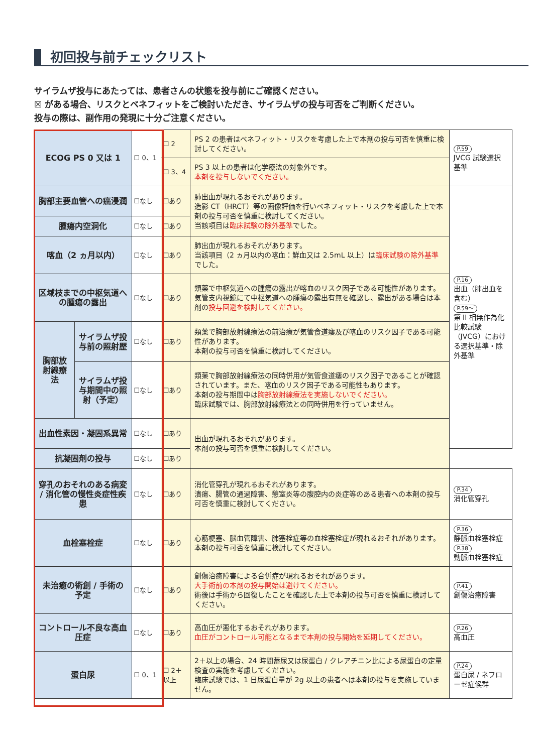初回投与前チェックリスト
サイラムザ投与にあたっては、患者さんの状態を投与前にご確認ください。
☒ がある場合、リスクとベネフィットをご検討いただき、サイラムザの投与可否をご判断ください。
投与の際は、副作用の発現に十分ご注意ください。
| ECOG PS 0 又は 1 | | ☐ 0、1 | ☐ 2 | PS 2 の患者はベネフィット・リスクを考慮した上で本剤の投与可否を慎重に検討してください。 | P.59 JVCG 試験選択基準 |
| | | | ☐ 3、4 | PS 3 以上の患者は化学療法の対象外です。 本剤を投与しないでください。 | |
| 胸部主要血管への癌浸潤 | | ☐なし | ☐あり | 肺出血が現れるおそれがあります。 造影 CT（HRCT）等の画像評価を行いベネフィット・リスクを考慮した上で本剤の投与可否を慎重に検討してください。 当該項目は 臨床試験の除外基準 でした。 | P.16 出血（肺出血を含む） P.59～ 第 II 相無作為化比較試験（JVCG）における選択基準・除外基準 |
| 腫瘍内空洞化 | | ☐なし | ☐あり | | |
| 喀血（2 ヵ月以内） | | ☐なし | ☐あり | 肺出血が現れるおそれがあります。 当該項目（2 ヵ月以内の喀血：鮮血又は 2.5mL 以上）は 臨床試験の除外基準 でした。 | |
| 区域枝までの中枢気道への腫瘍の露出 | | ☐なし | ☐あり | 類薬で中枢気道への腫瘍の露出が喀血のリスク因子である可能性があります。 気管支内視鏡にて中枢気道への腫瘍の露出有無を確認し、露出がある場合は本剤の 投与回避を検討してください。 | |
| 胸部放射線療法 | サイラムザ投与前の照射歴 | ☐なし | ☐あり | 類薬で胸部放射線療法の前治療が気管食道瘻及び喀血のリスク因子である可能性があります。 本剤の投与可否を慎重に検討してください。 | |
| | サイラムザ投与期間中の照射（予定） | ☐なし | ☐あり | 類薬で胸部放射線療法の同時併用が気管食道瘻のリスク因子であることが確認されています。また、喀血のリスク因子である可能性もあります。 本剤の投与期間中は 胸部放射線療法を実施しないでください。 臨床試験では、胸部放射線療法との同時併用を行っていません。 | |
| 出血性素因・凝固系異常 | | ☐なし | ☐あり | 出血が現れるおそれがあります。 本剤の投与可否を慎重に検討してください。 | |
| 抗凝固剤の投与 | | ☐なし | ☐あり | | |
| 穿孔のおそれのある病変 / 消化管の慢性炎症性疾患 | | ☐なし | ☐あり | 消化管穿孔が現れるおそれがあります。 潰瘍、腸管の通過障害、憩室炎等の腹腔内の炎症等のある患者への本剤の投与可否を慎重に検討してください。 | P.34 消化管穿孔 |
| 血栓塞栓症 | | ☐なし | ☐あり | 心筋梗塞、脳血管障害、肺塞栓症等の血栓塞栓症が現れるおそれがあります。 本剤の投与可否を慎重に検討してください。 | P.36 静脈血栓塞栓症 P.38 動脈血栓塞栓症 |
| 未治癒の術創 / 手術の予定 | | ☐なし | ☐あり | 創傷治癒障害による合併症が現れるおそれがあります。 大手術前の本剤の投与開始は避けてください。 術後は手術から回復したことを確認した上で本剤の投与可否を慎重に検討してください。 | P.41 創傷治癒障害 |
| コントロール不良な高血圧症 | | ☐なし | ☐あり | 高血圧が悪化するおそれがあります。 血圧がコントロール可能となるまで本剤の投与開始を延期してください。 | P.26 高血圧 |
| 蛋白尿 | | ☐ 0、1 | ☐ 2＋以上 | 2＋以上の場合、24 時間蓄尿又は尿蛋白 / クレアチニン比による尿蛋白の定量検査の実施を考慮してください。 臨床試験では、1 日尿蛋白量が 2g 以上の患者へは本剤の投与を実施していません。 | P.24 蛋白尿 / ネフローゼ症候群 |